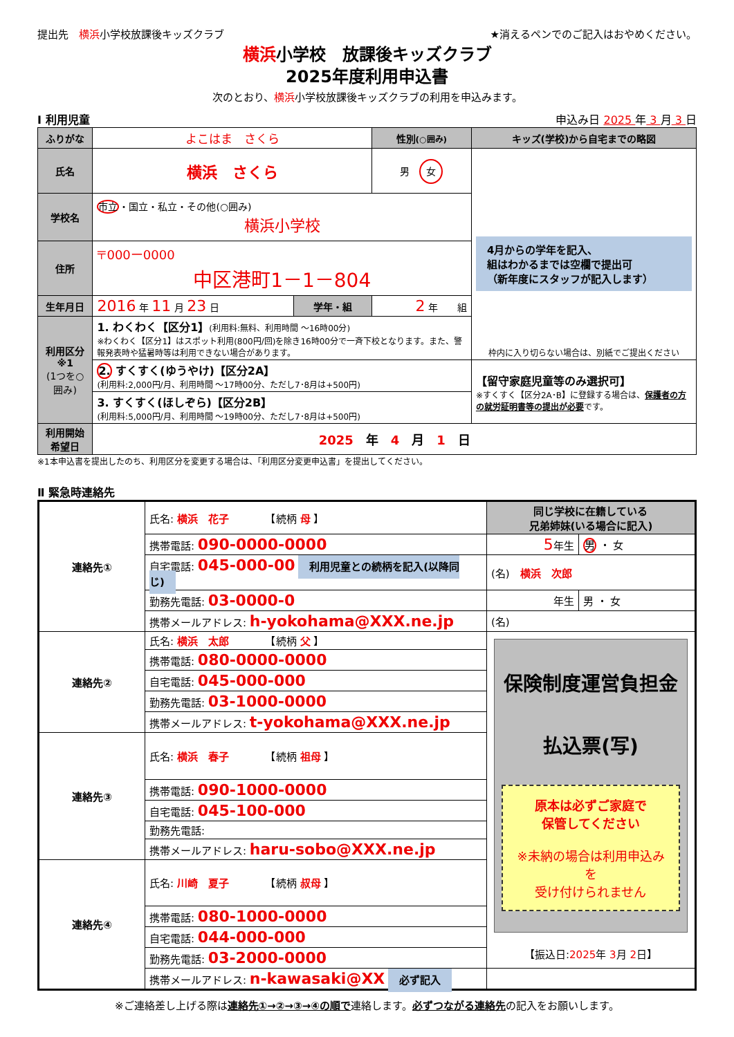提出先　横浜小学校放課後キッズクラブ ★消えるペンでのご記入はおやめください。
横浜小学校　放課後キッズクラブ
2025年度利用申込書
次のとおり、横浜小学校放課後キッズクラブの利用を申込みます。
Ⅰ 利用児童 申込み日 2025 年 3 月 3 日
| ふりがな | よこはま さくら | | | 性別 (○囲み) | キッズ(学校)から自宅までの略図 |
| 氏名 | 横浜 さくら | | | 男 女 | 4月からの学年を記入、 組はわかるまでは空欄で提出可 （新年度にスタッフが記入します） 枠内に入り切らない場合は、別紙でご提出ください |
| 学校名 | 市立 ・国立・私立・その他(○囲み) 横浜小学校 | | | | |
| 住所 | 〒000ー0000 中区港町1－1－804 | | | | |
| 生年月日 | 2016 年 11 月 23 日 | 学年・組 | 2 年 組 | | |
| 利用区分※1 (1つを○囲み) | 1. わくわく【区分1】 (利用料:無料、利用時間 ～16時00分) ※わくわく【区分1】はスポット利用(800円/回)を除き16時00分で一斉下校となります。また、警報発表時や猛暑時等は利用できない場合があります。 | | | | |
| | 2. すくすく(ゆうやけ)【区分2A】 (利用料:2,000円/月、利用時間 ～17時00分、ただし7･8月は+500円) | | | | 【留守家庭児童等のみ選択可】 ※すくすく【区分2A･B】に登録する場合は、 保護者の方の就労証明書等の提出が必要 です。 |
| | 3. すくすく(ほしぞら)【区分2B】 (利用料:5,000円/月、利用時間 ～19時00分、ただし7･8月は+500円) | | | | |
| 利用開始希望日 | 2025 年 4 月 1 日 | | | | |
※1本申込書を提出したのち、利用区分を変更する場合は、「利用区分変更申込書」を提出してください。
Ⅱ 緊急時連絡先
| 連絡先① | 氏名: 横浜 花子 【続柄 母 】 | 同じ学校に在籍している 兄弟姉妹(いる場合に記入) | |
| | 携帯電話: 090-0000-0000 | 5 年生 | 男 ・ 女 |
| | 自宅電話: 045-000-00 利用児童との続柄を記入(以降同じ) | (名) 横浜 次郎 | |
| | 勤務先電話: 03-0000-0 | 年生 | 男 ・ 女 |
| | 携帯メールアドレス: h-yokohama@XXX.ne.jp | (名) | |
| 連絡先② | 氏名: 横浜 太郎 【続柄 父 】 | 保険制度運営負担金 払込票(写) 原本は必ずご家庭で 保管してください ※未納の場合は利用申込みを 受け付けられません 【振込日: 2025 年 3 月 2 日】 | |
| | 携帯電話: 080-0000-0000 | | |
| | 自宅電話: 045-000-000 | | |
| | 勤務先電話: 03-1000-0000 | | |
| | 携帯メールアドレス: t-yokohama@XXX.ne.jp | | |
| 連絡先③ | 氏名: 横浜 春子 【続柄 祖母 】 | | |
| | 携帯電話: 090-1000-0000 | | |
| | 自宅電話: 045-100-000 | | |
| | 勤務先電話: | | |
| | 携帯メールアドレス: haru-sobo@XXX.ne.jp | | |
| 連絡先④ | 氏名: 川崎 夏子 【続柄 叔母 】 | | |
| | 携帯電話: 080-1000-0000 | | |
| | 自宅電話: 044-000-000 | | |
| | 勤務先電話: 03-2000-0000 | | |
| | 携帯メールアドレス: n-kawasaki@XX 必ず記入 | | |
※ご連絡差し上げる際は連絡先①→②→③→④の順で連絡します。必ずつながる連絡先の記入をお願いします。